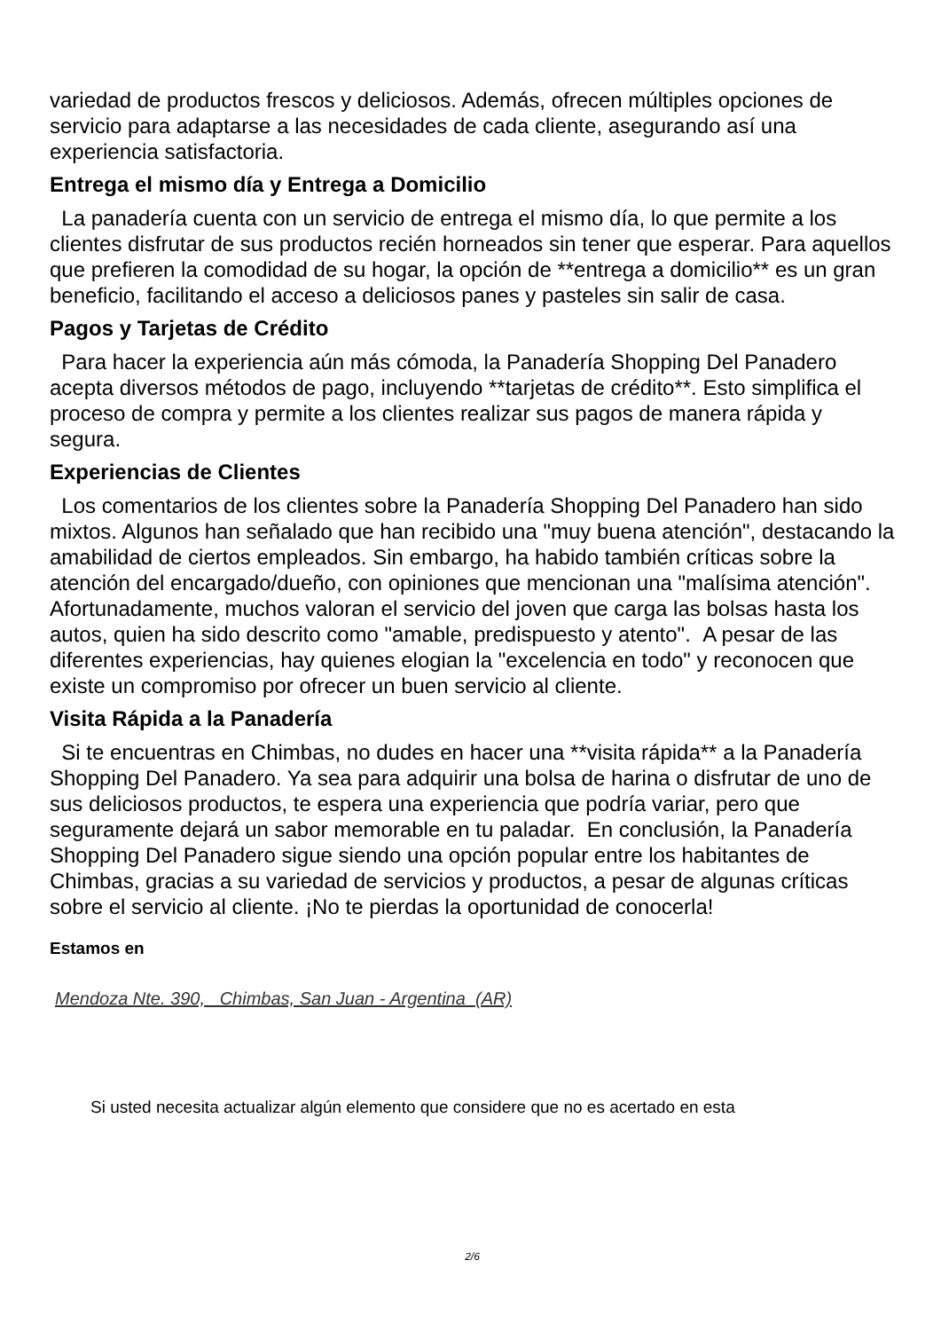variedad de productos frescos y deliciosos. Además, ofrecen múltiples opciones de servicio para adaptarse a las necesidades de cada cliente, asegurando así una experiencia satisfactoria.
Entrega el mismo día y Entrega a Domicilio
La panadería cuenta con un servicio de entrega el mismo día, lo que permite a los clientes disfrutar de sus productos recién horneados sin tener que esperar. Para aquellos que prefieren la comodidad de su hogar, la opción de **entrega a domicilio** es un gran beneficio, facilitando el acceso a deliciosos panes y pasteles sin salir de casa.
Pagos y Tarjetas de Crédito
Para hacer la experiencia aún más cómoda, la Panadería Shopping Del Panadero acepta diversos métodos de pago, incluyendo **tarjetas de crédito**. Esto simplifica el proceso de compra y permite a los clientes realizar sus pagos de manera rápida y segura.
Experiencias de Clientes
Los comentarios de los clientes sobre la Panadería Shopping Del Panadero han sido mixtos. Algunos han señalado que han recibido una "muy buena atención", destacando la amabilidad de ciertos empleados. Sin embargo, ha habido también críticas sobre la atención del encargado/dueño, con opiniones que mencionan una "malísima atención". Afortunadamente, muchos valoran el servicio del joven que carga las bolsas hasta los autos, quien ha sido descrito como "amable, predispuesto y atento". A pesar de las diferentes experiencias, hay quienes elogian la "excelencia en todo" y reconocen que existe un compromiso por ofrecer un buen servicio al cliente.
Visita Rápida a la Panadería
Si te encuentras en Chimbas, no dudes en hacer una **visita rápida** a la Panadería Shopping Del Panadero. Ya sea para adquirir una bolsa de harina o disfrutar de uno de sus deliciosos productos, te espera una experiencia que podría variar, pero que seguramente dejará un sabor memorable en tu paladar. En conclusión, la Panadería Shopping Del Panadero sigue siendo una opción popular entre los habitantes de Chimbas, gracias a su variedad de servicios y productos, a pesar de algunas críticas sobre el servicio al cliente. ¡No te pierdas la oportunidad de conocerla!
Estamos en
Mendoza Nte. 390, Chimbas, San Juan - Argentina (AR)
Si usted necesita actualizar algún elemento que considere que no es acertado en esta
2/6